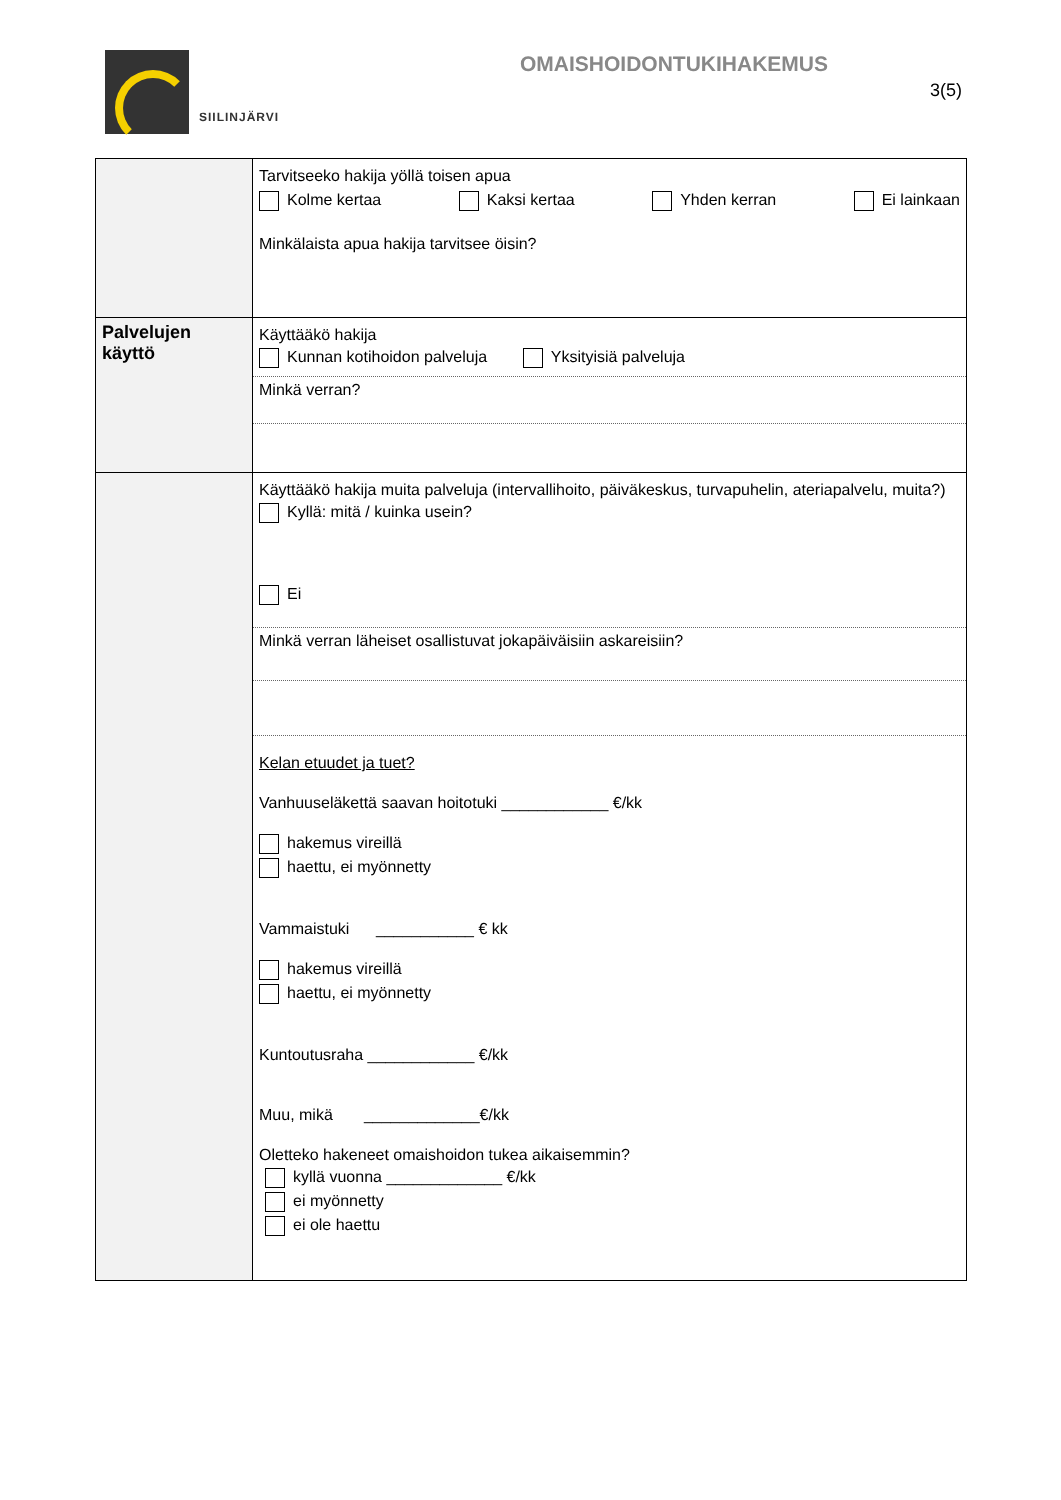SIILINJÄRVI
OMAISHOIDONTUKIHAKEMUS
3(5)
| | Tarvitseeko hakija yöllä toisen apua Kolme kertaa Kaksi kertaa Yhden kerran Ei lainkaan Minkälaista apua hakija tarvitsee öisin? |
| Palvelujen käyttö | Käyttääkö hakija Kunnan kotihoidon palveluja Yksityisiä palveluja Minkä verran? |
| | Käyttääkö hakija muita palveluja (intervallihoito, päiväkeskus, turvapuhelin, ateriapalvelu, muita?) Kyllä: mitä / kuinka usein? Ei Minkä verran läheiset osallistuvat jokapäiväisiin askareisiin? Kelan etuudet ja tuet? Vanhuuseläkettä saavan hoitotuki ____________ €/kk hakemus vireillä haettu, ei myönnetty Vammaistuki ___________ € kk hakemus vireillä haettu, ei myönnetty Kuntoutusraha ____________ €/kk Muu, mikä _____________€/kk Oletteko hakeneet omaishoidon tukea aikaisemmin? kyllä vuonna _____________ €/kk ei myönnetty ei ole haettu |